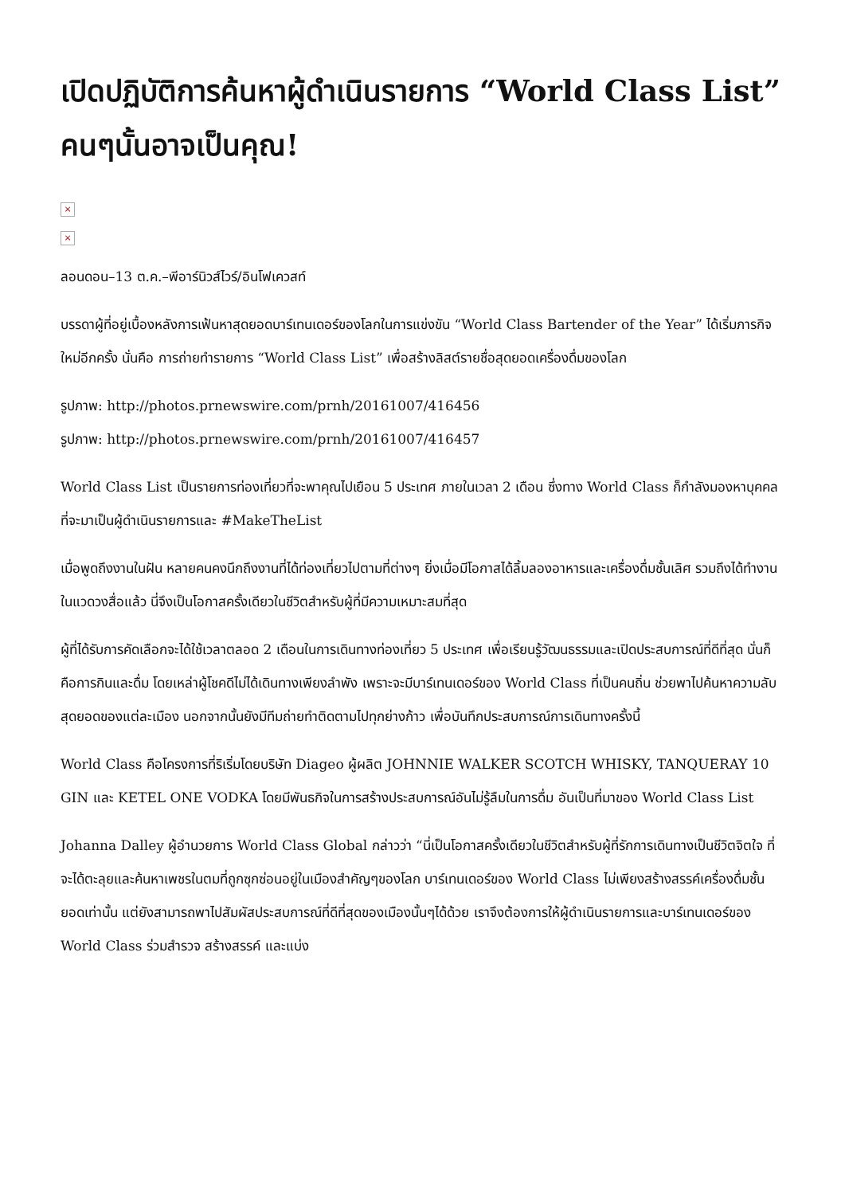เปิดปฏิบัติการค้นหาผู้ดำเนินรายการ “World Class List” คนๆนั้นอาจเป็นคุณ!
×
×
ลอนดอน–13 ต.ค.–พีอาร์นิวส์ไวร์/อินโฟเควสท์
บรรดาผู้ที่อยู่เบื้องหลังการเฟ้นหาสุดยอดบาร์เทนเดอร์ของโลกในการแข่งขัน “World Class Bartender of the Year” ได้เริ่มภารกิจใหม่อีกครั้ง นั่นคือ การถ่ายทำรายการ “World Class List” เพื่อสร้างลิสต์รายชื่อสุดยอดเครื่องดื่มของโลก
รูปภาพ: http://photos.prnewswire.com/prnh/20161007/416456
รูปภาพ: http://photos.prnewswire.com/prnh/20161007/416457
World Class List เป็นรายการท่องเที่ยวที่จะพาคุณไปเยือน 5 ประเทศ ภายในเวลา 2 เดือน ซึ่งทาง World Class ก็กำลังมองหาบุคคลที่จะมาเป็นผู้ดำเนินรายการและ #MakeTheList
เมื่อพูดถึงงานในฝัน หลายคนคงนึกถึงงานที่ได้ท่องเที่ยวไปตามที่ต่างๆ ยิ่งเมื่อมีโอกาสได้ลิ้มลองอาหารและเครื่องดื่มชั้นเลิศ รวมถึงได้ทำงานในแวดวงสื่อแล้ว นี่จึงเป็นโอกาสครั้งเดียวในชีวิตสำหรับผู้ที่มีความเหมาะสมที่สุด
ผู้ที่ได้รับการคัดเลือกจะได้ใช้เวลาตลอด 2 เดือนในการเดินทางท่องเที่ยว 5 ประเทศ เพื่อเรียนรู้วัฒนธรรมและเปิดประสบการณ์ที่ดีที่สุด นั่นก็คือการกินและดื่ม โดยเหล่าผู้โชคดีไม่ได้เดินทางเพียงลำพัง เพราะจะมีบาร์เทนเดอร์ของ World Class ที่เป็นคนถิ่น ช่วยพาไปค้นหาความลับสุดยอดของแต่ละเมือง นอกจากนั้นยังมีทีมถ่ายทำติดตามไปทุกย่างก้าว เพื่อบันทึกประสบการณ์การเดินทางครั้งนี้
World Class คือโครงการที่ริเริ่มโดยบริษัท Diageo ผู้ผลิต JOHNNIE WALKER SCOTCH WHISKY, TANQUERAY 10 GIN และ KETEL ONE VODKA โดยมีพันธกิจในการสร้างประสบการณ์อันไม่รู้ลืมในการดื่ม อันเป็นที่มาของ World Class List
Johanna Dalley ผู้อำนวยการ World Class Global กล่าวว่า “นี่เป็นโอกาสครั้งเดียวในชีวิตสำหรับผู้ที่รักการเดินทางเป็นชีวิตจิตใจ ที่จะได้ตะลุยและค้นหาเพชรในตมที่ถูกซุกซ่อนอยู่ในเมืองสำคัญๆของโลก บาร์เทนเดอร์ของ World Class ไม่เพียงสร้างสรรค์เครื่องดื่มชั้นยอดเท่านั้น แต่ยังสามารถพาไปสัมผัสประสบการณ์ที่ดีที่สุดของเมืองนั้นๆได้ด้วย เราจึงต้องการให้ผู้ดำเนินรายการและบาร์เทนเดอร์ของ World Class ร่วมสำรวจ สร้างสรรค์ และแบ่ง